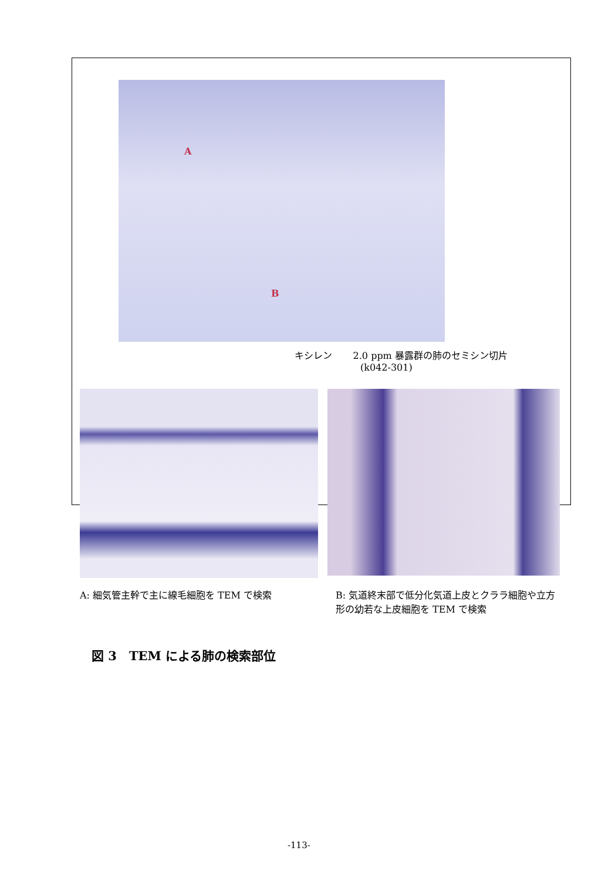A
B
キシレン 2.0 ppm 暴露群の肺のセミシン切片
(k042-301)
A: 細気管主幹で主に線毛細胞を TEM で検索
B: 気道終末部で低分化気道上皮とクララ細胞や立方形の幼若な上皮細胞を TEM で検索
図 3　TEM による肺の検索部位
-113-